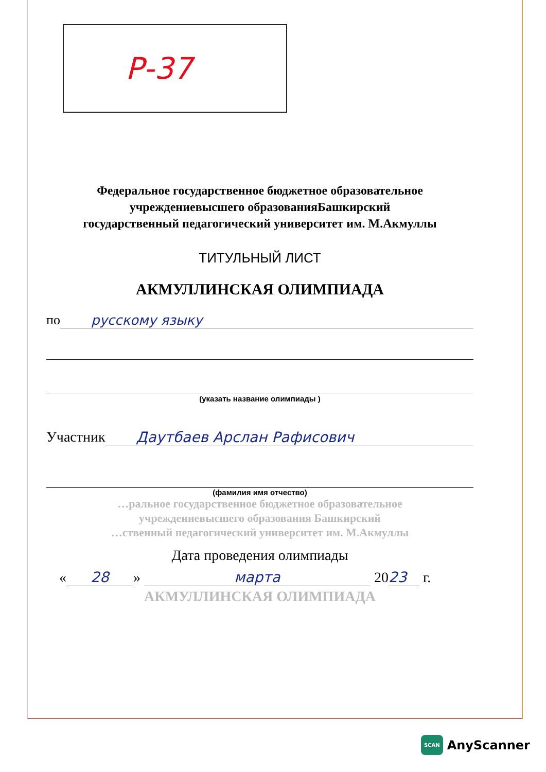Р-37
Федеральное государственное бюджетное образовательное
учреждениевысшего образованияБашкирский
государственный педагогический университет им. М.Акмуллы
ТИТУЛЬНЫЙ ЛИСТ
АКМУЛЛИНСКАЯ ОЛИМПИАДА
по русскому языку
(указать название олимпиады )
Участник Даутбаев Арслан Рафисович
(фамилия имя отчество)
…ральное государственное бюджетное образовательное
учреждениевысшего образования Башкирский
…ственный педагогический университет им. М.Акмуллы
Дата проведения олимпиады
« 28 » марта 20 23 г.
АКМУЛЛИНСКАЯ ОЛИМПИАДА
SCAN AnyScanner